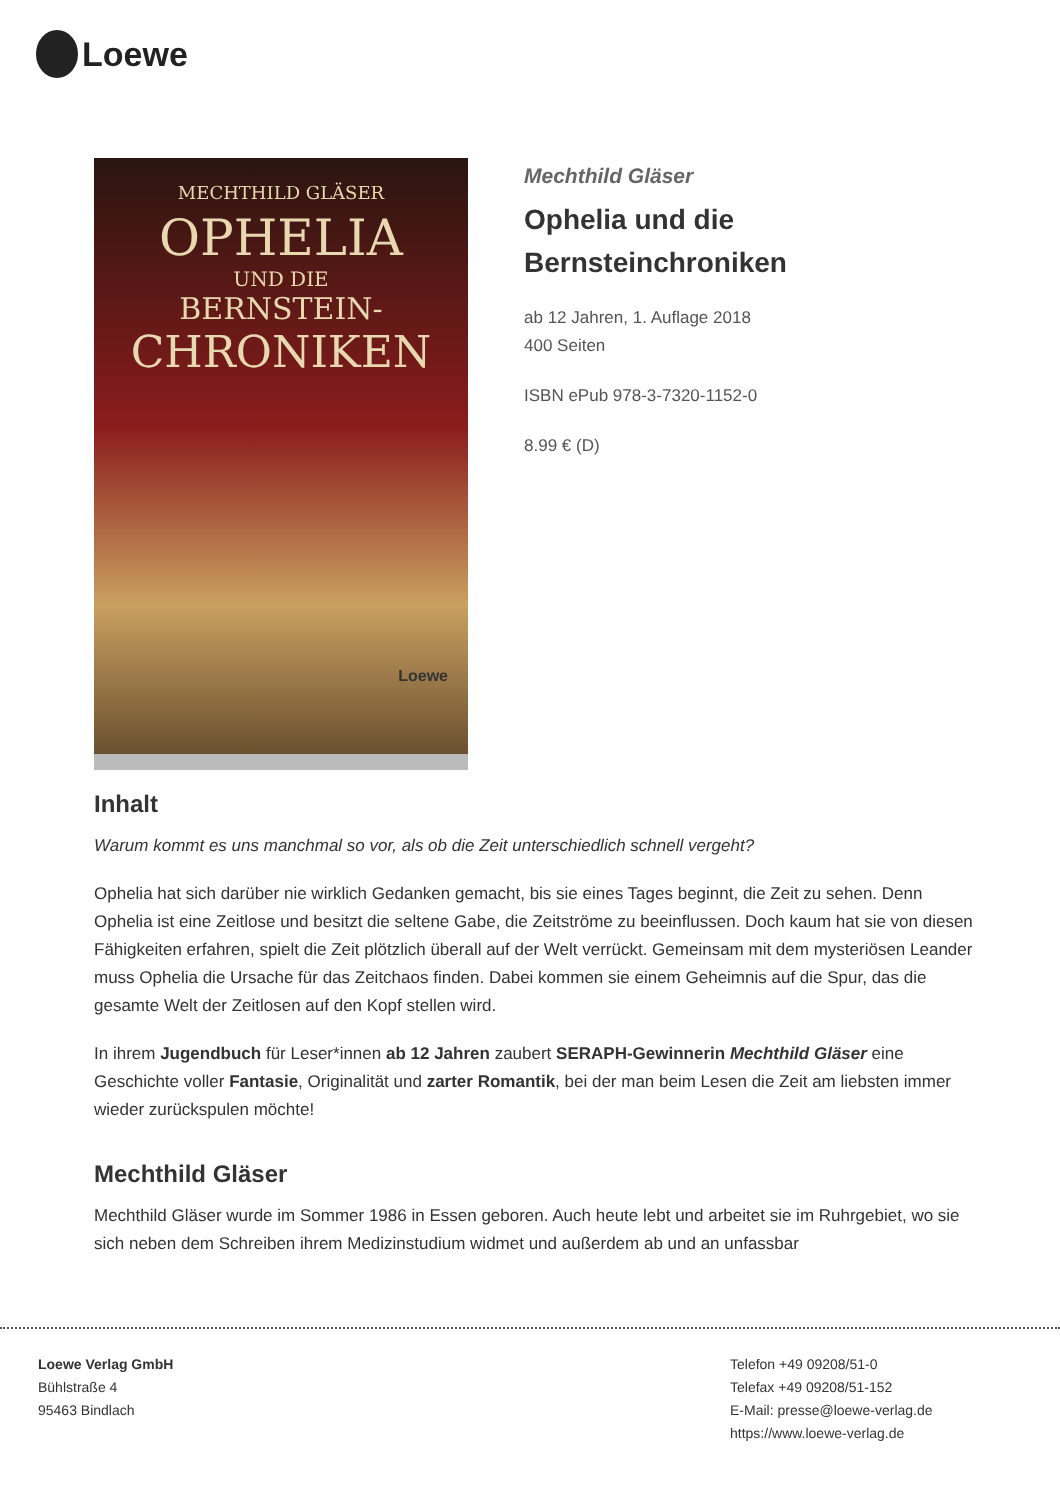Loewe
MECHTHILD GLÄSER
OPHELIA
UND DIE
BERNSTEIN-
CHRONIKEN
Loewe
Mechthild Gläser
Ophelia und die Bernsteinchroniken
ab 12 Jahren, 1. Auflage 2018
400 Seiten
ISBN ePub 978-3-7320-1152-0
8.99 € (D)
Inhalt
Warum kommt es uns manchmal so vor, als ob die Zeit unterschiedlich schnell vergeht?
Ophelia hat sich darüber nie wirklich Gedanken gemacht, bis sie eines Tages beginnt, die Zeit zu sehen. Denn Ophelia ist eine Zeitlose und besitzt die seltene Gabe, die Zeitströme zu beeinflussen. Doch kaum hat sie von diesen Fähigkeiten erfahren, spielt die Zeit plötzlich überall auf der Welt verrückt. Gemeinsam mit dem mysteriösen Leander muss Ophelia die Ursache für das Zeitchaos finden. Dabei kommen sie einem Geheimnis auf die Spur, das die gesamte Welt der Zeitlosen auf den Kopf stellen wird.
In ihrem Jugendbuch für Leser*innen ab 12 Jahren zaubert SERAPH-Gewinnerin Mechthild Gläser eine Geschichte voller Fantasie, Originalität und zarter Romantik, bei der man beim Lesen die Zeit am liebsten immer wieder zurückspulen möchte!
Mechthild Gläser
Mechthild Gläser wurde im Sommer 1986 in Essen geboren. Auch heute lebt und arbeitet sie im Ruhrgebiet, wo sie sich neben dem Schreiben ihrem Medizinstudium widmet und außerdem ab und an unfassbar
Loewe Verlag GmbH
Bühlstraße 4
95463 Bindlach
Telefon +49 09208/51-0
Telefax +49 09208/51-152
E-Mail: presse@loewe-verlag.de
https://www.loewe-verlag.de